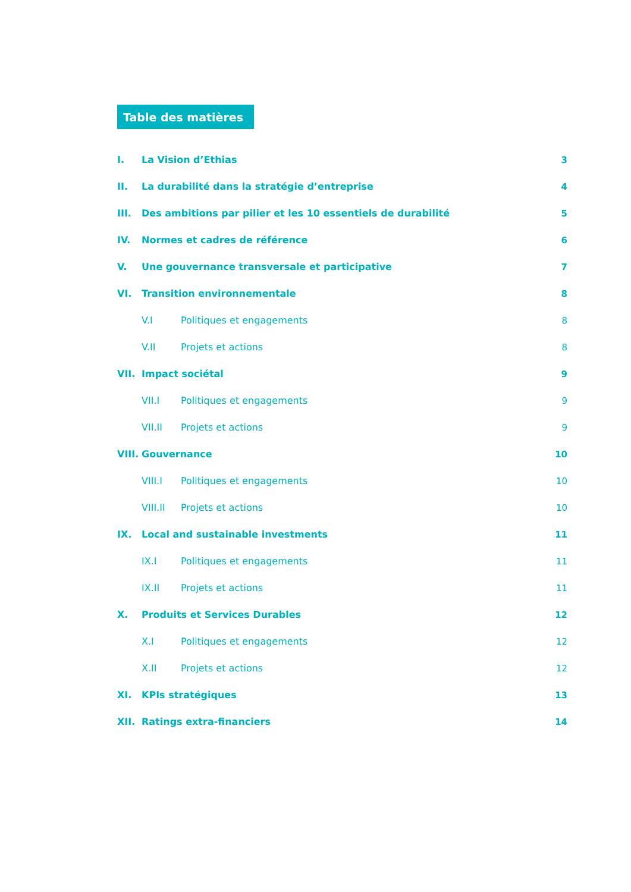Table des matières
I. La Vision d’Ethias 3
II. La durabilité dans la stratégie d’entreprise 4
III. Des ambitions par pilier et les 10 essentiels de durabilité 5
IV. Normes et cadres de référence 6
V. Une gouvernance transversale et participative 7
VI. Transition environnementale 8
V.I Politiques et engagements 8
V.II Projets et actions 8
VII. Impact sociétal 9
VII.I Politiques et engagements 9
VII.II Projets et actions 9
VIII. Gouvernance 10
VIII.I Politiques et engagements 10
VIII.II Projets et actions 10
IX. Local and sustainable investments 11
IX.I Politiques et engagements 11
IX.II Projets et actions 11
X. Produits et Services Durables 12
X.I Politiques et engagements 12
X.II Projets et actions 12
XI. KPIs stratégiques 13
XII. Ratings extra-financiers 14